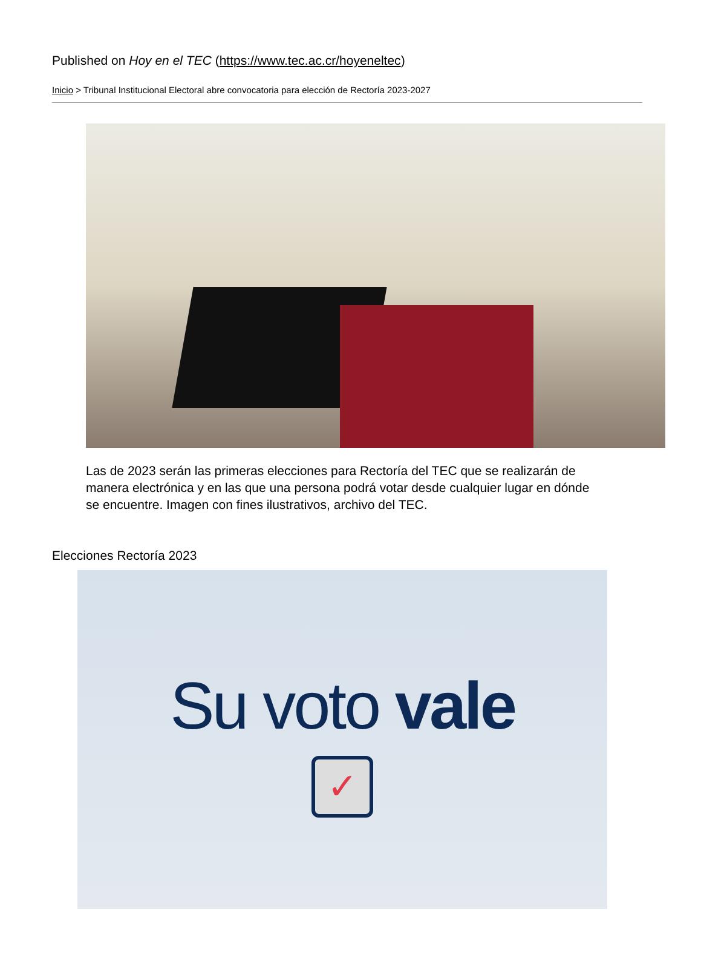Published on Hoy en el TEC (https://www.tec.ac.cr/hoyeneltec)
Inicio > Tribunal Institucional Electoral abre convocatoria para elección de Rectoría 2023-2027
Las de 2023 serán las primeras elecciones para Rectoría del TEC que se realizarán de manera electrónica y en las que una persona podrá votar desde cualquier lugar en dónde se encuentre. Imagen con fines ilustrativos, archivo del TEC.
Elecciones Rectoría 2023
Su voto vale
✓